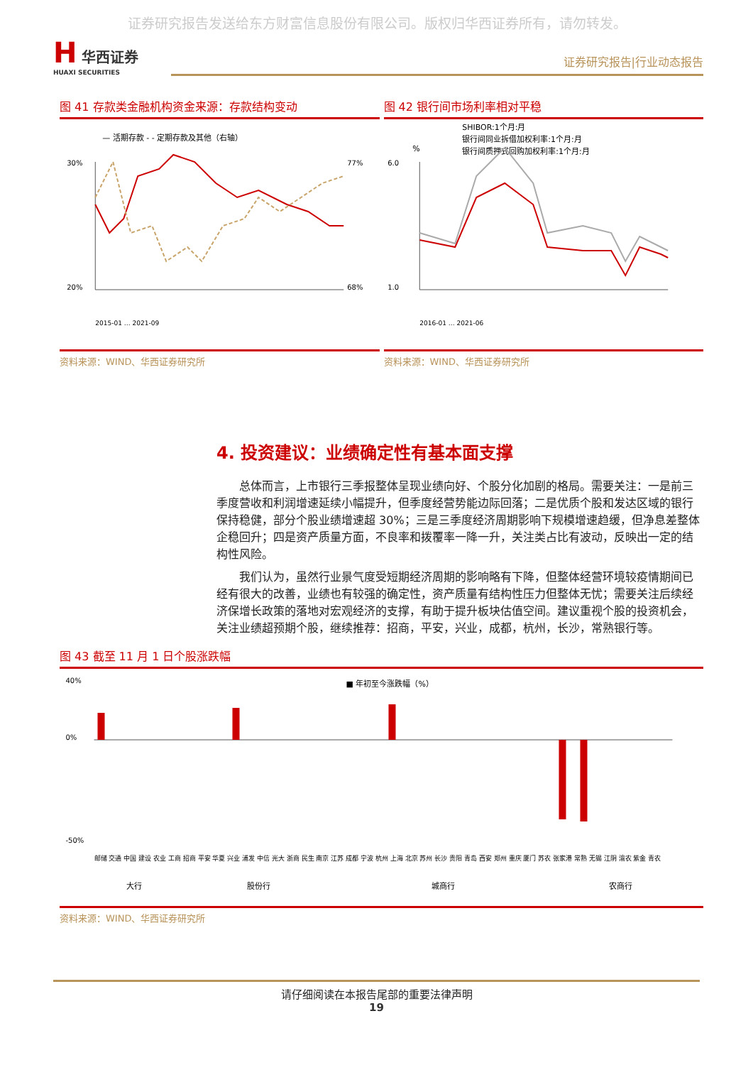证券研究报告发送给东方财富信息股份有限公司。版权归华西证券所有，请勿转发。
H 华西证券
HUAXI SECURITIES
证券研究报告|行业动态报告
图 41 存款类金融机构资金来源：存款结构变动
— 活期存款 - - 定期存款及其他（右轴）
30%
20%
77%
68%
2015-01 … 2021-09
资料来源：WIND、华西证券研究所
图 42 银行间市场利率相对平稳
SHIBOR:1个月:月
银行间同业拆借加权利率:1个月:月
银行间质押式回购加权利率:1个月:月
%
6.0
1.0
2016-01 … 2021-06
资料来源：WIND、华西证券研究所
4. 投资建议：业绩确定性有基本面支撑
总体而言，上市银行三季报整体呈现业绩向好、个股分化加剧的格局。需要关注：一是前三季度营收和利润增速延续小幅提升，但季度经营势能边际回落；二是优质个股和发达区域的银行保持稳健，部分个股业绩增速超 30%；三是三季度经济周期影响下规模增速趋缓，但净息差整体企稳回升；四是资产质量方面，不良率和拨覆率一降一升，关注类占比有波动，反映出一定的结构性风险。
我们认为，虽然行业景气度受短期经济周期的影响略有下降，但整体经营环境较疫情期间已经有很大的改善，业绩也有较强的确定性，资产质量有结构性压力但整体无忧；需要关注后续经济保增长政策的落地对宏观经济的支撑，有助于提升板块估值空间。建议重视个股的投资机会，关注业绩超预期个股，继续推荐：招商，平安，兴业，成都，杭州，长沙，常熟银行等。
图 43 截至 11 月 1 日个股涨跌幅
■ 年初至今涨跌幅（%）
40%
0%
-50%
邮储 交通 中国 建设 农业 工商 招商 平安 华夏 兴业 浦发 中信 光大 浙商 民生 南京 江苏 成都 宁波 杭州 上海 北京 苏州 长沙 贵阳 青岛 西安 郑州 重庆 厦门 苏农 张家港 常熟 无锡 江阴 渝农 紫金 青农
大行
股份行
城商行
农商行
资料来源：WIND、华西证券研究所
请仔细阅读在本报告尾部的重要法律声明
19